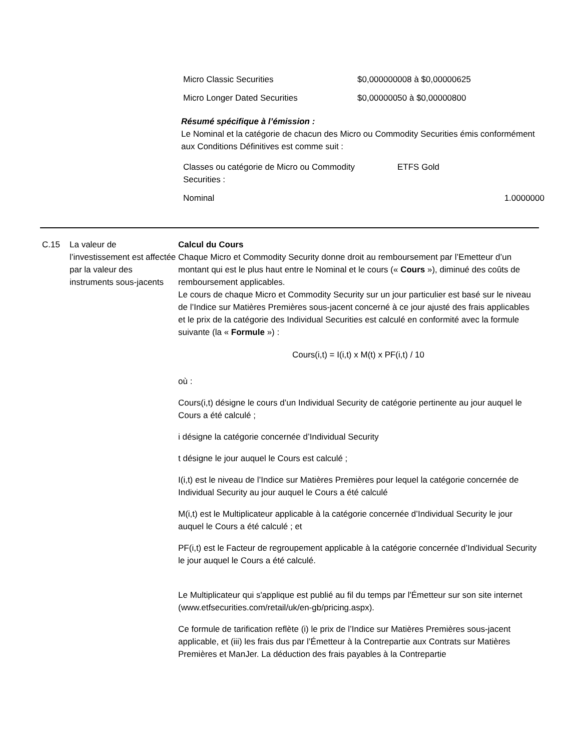| Micro Classic Securities | $0,000000008 à $0,00000625 |
| Micro Longer Dated Securities | $0,00000050 à $0,00000800 |
Résumé spécifique à l’émission :
Le Nominal et la catégorie de chacun des Micro ou Commodity Securities émis conformément aux Conditions Définitives est comme suit :
| Classes ou catégorie de Micro ou Commodity Securities : | ETFS Gold | |
| Nominal | | 1.0000000 |
C.15 La valeur de l’investissement est affectée par la valeur des instruments sous-jacents
Calcul du Cours
Chaque Micro et Commodity Security donne droit au remboursement par l’Emetteur d’un montant qui est le plus haut entre le Nominal et le cours (« Cours »), diminué des coûts de remboursement applicables.
Le cours de chaque Micro et Commodity Security sur un jour particulier est basé sur le niveau de l’Indice sur Matières Premières sous-jacent concerné à ce jour ajusté des frais applicables et le prix de la catégorie des Individual Securities est calculé en conformité avec la formule suivante (la « Formule ») :
Cours(i,t) = I(i,t) x M(t) x PF(i,t) / 10
où :
Cours(i,t) désigne le cours d’un Individual Security de catégorie pertinente au jour auquel le Cours a été calculé ;
i désigne la catégorie concernée d’Individual Security
t désigne le jour auquel le Cours est calculé ;
I(i,t) est le niveau de l’Indice sur Matières Premières pour lequel la catégorie concernée de Individual Security au jour auquel le Cours a été calculé
M(i,t) est le Multiplicateur applicable à la catégorie concernée d’Individual Security le jour auquel le Cours a été calculé ; et
PF(i,t) est le Facteur de regroupement applicable à la catégorie concernée d’Individual Security le jour auquel le Cours a été calculé.
Le Multiplicateur qui s'applique est publié au fil du temps par l'Émetteur sur son site internet (www.etfsecurities.com/retail/uk/en-gb/pricing.aspx).
Ce formule de tarification reflète (i) le prix de l’Indice sur Matières Premières sous-jacent applicable, et (iii) les frais dus par l’Émetteur à la Contrepartie aux Contrats sur Matières Premières et ManJer. La déduction des frais payables à la Contrepartie